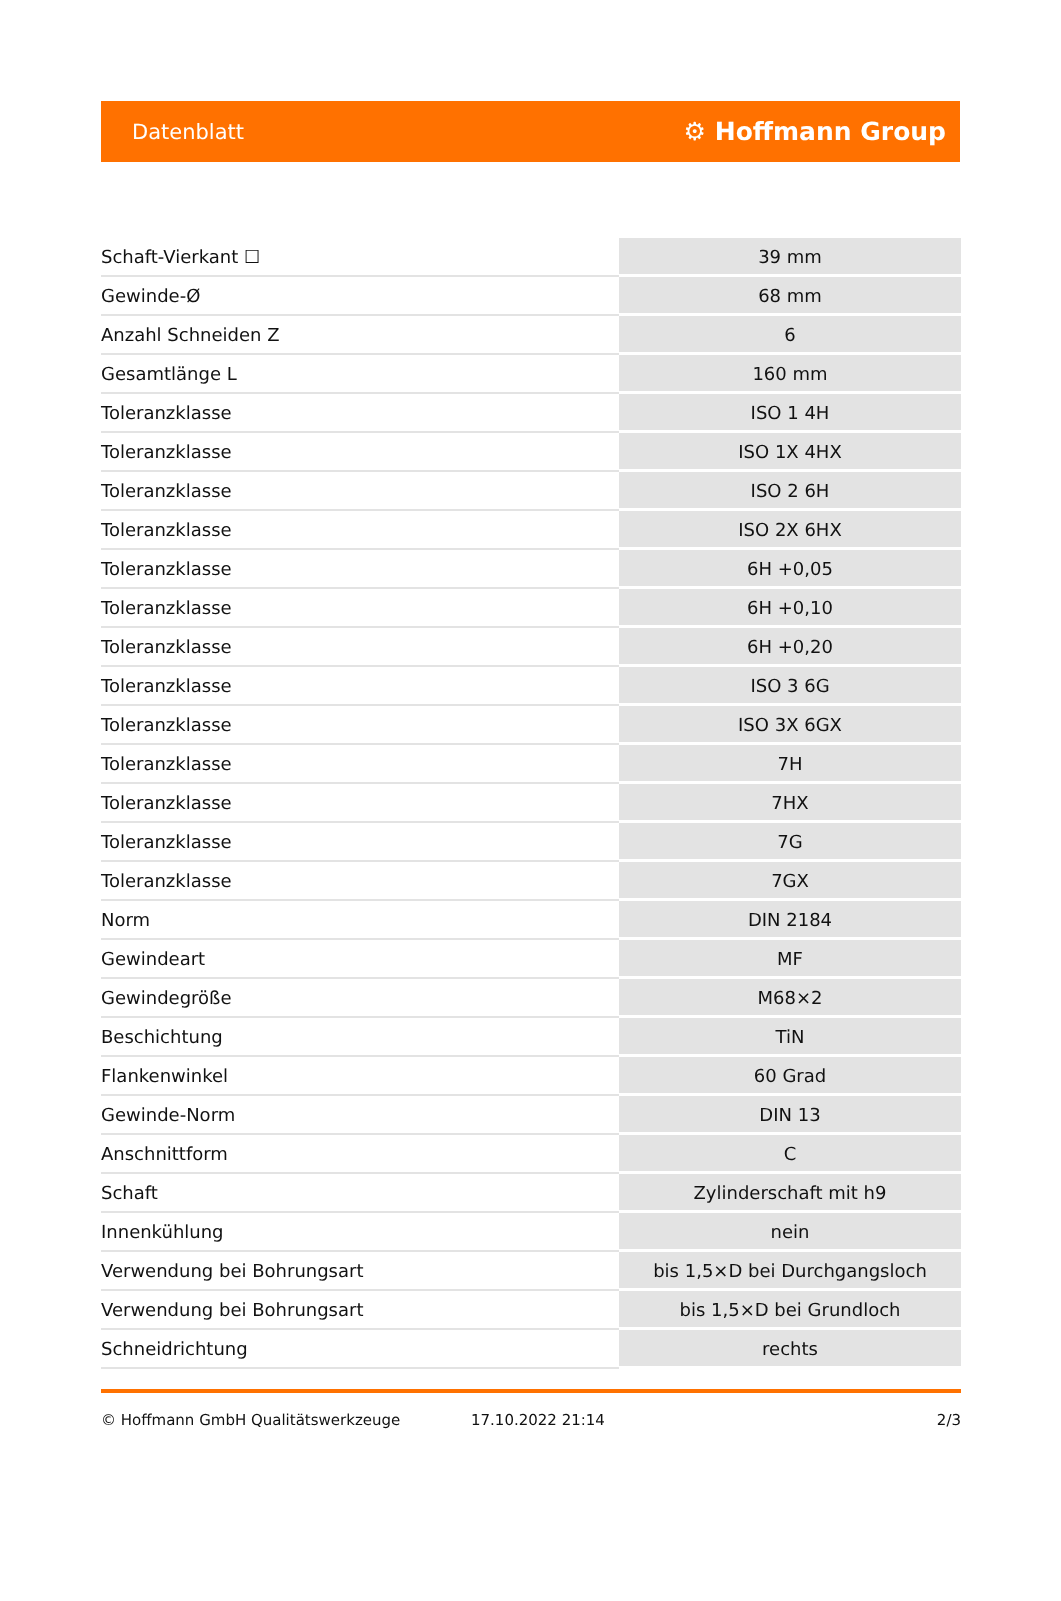Datenblatt ⚙ Hoffmann Group
| Schaft-Vierkant ☐ | 39 mm |
| Gewinde-Ø | 68 mm |
| Anzahl Schneiden Z | 6 |
| Gesamtlänge L | 160 mm |
| Toleranzklasse | ISO 1 4H |
| Toleranzklasse | ISO 1X 4HX |
| Toleranzklasse | ISO 2 6H |
| Toleranzklasse | ISO 2X 6HX |
| Toleranzklasse | 6H +0,05 |
| Toleranzklasse | 6H +0,10 |
| Toleranzklasse | 6H +0,20 |
| Toleranzklasse | ISO 3 6G |
| Toleranzklasse | ISO 3X 6GX |
| Toleranzklasse | 7H |
| Toleranzklasse | 7HX |
| Toleranzklasse | 7G |
| Toleranzklasse | 7GX |
| Norm | DIN 2184 |
| Gewindeart | MF |
| Gewindegröße | M68×2 |
| Beschichtung | TiN |
| Flankenwinkel | 60 Grad |
| Gewinde-Norm | DIN 13 |
| Anschnittform | C |
| Schaft | Zylinderschaft mit h9 |
| Innenkühlung | nein |
| Verwendung bei Bohrungsart | bis 1,5×D bei Durchgangsloch |
| Verwendung bei Bohrungsart | bis 1,5×D bei Grundloch |
| Schneidrichtung | rechts |
© Hoffmann GmbH Qualitätswerkzeuge 17.10.2022 21:14 2/3